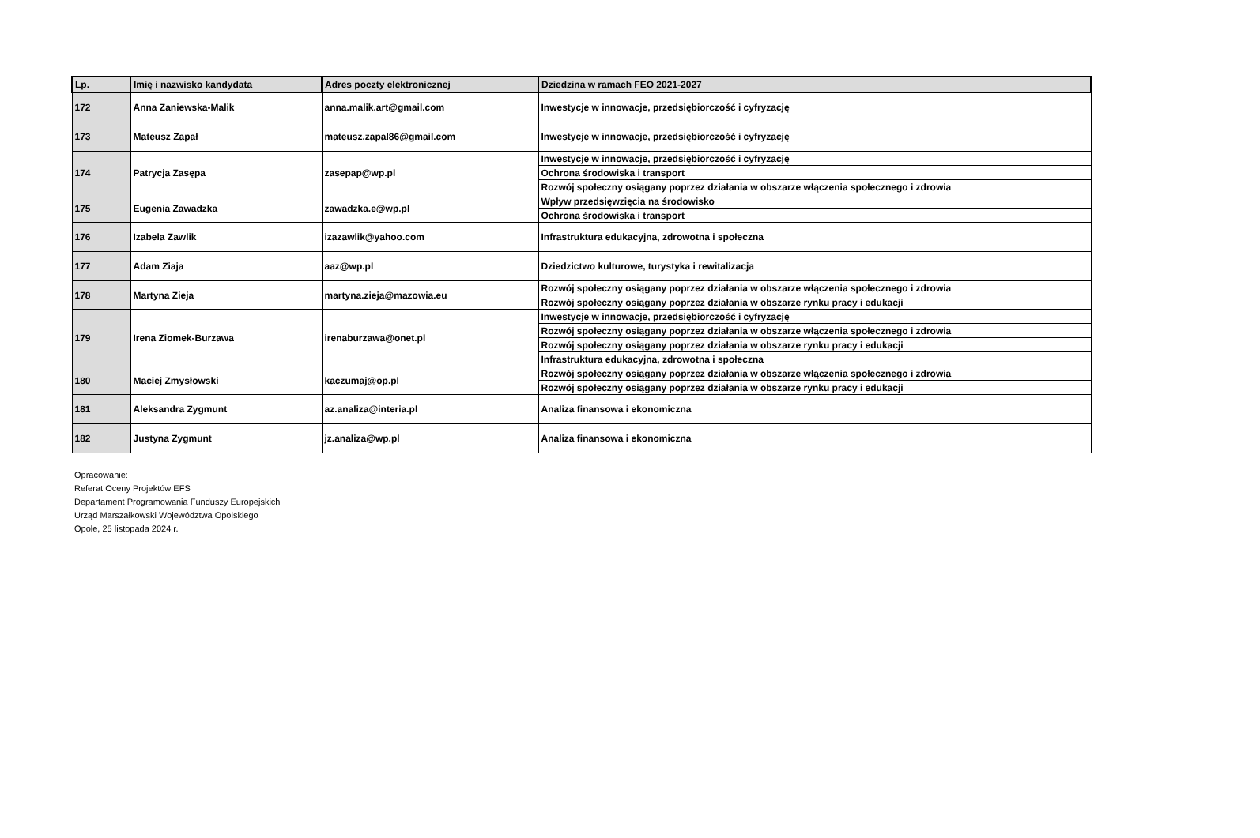| Lp. | Imię i nazwisko kandydata | Adres poczty elektronicznej | Dziedzina w ramach FEO 2021-2027 |
| --- | --- | --- | --- |
| 172 | Anna Zaniewska-Malik | anna.malik.art@gmail.com | Inwestycje w innowacje, przedsiębiorczość i cyfryzację |
| 173 | Mateusz Zapał | mateusz.zapal86@gmail.com | Inwestycje w innowacje, przedsiębiorczość i cyfryzację |
| 174 | Patrycja Zasępa | zasepap@wp.pl | Inwestycje w innowacje, przedsiębiorczość i cyfryzację |
| | | | Ochrona środowiska i transport |
| | | | Rozwój społeczny osiągany poprzez działania w obszarze włączenia społecznego i zdrowia |
| 175 | Eugenia Zawadzka | zawadzka.e@wp.pl | Wpływ przedsięwzięcia na środowisko |
| | | | Ochrona środowiska i transport |
| 176 | Izabela Zawlik | izazawlik@yahoo.com | Infrastruktura edukacyjna, zdrowotna i społeczna |
| 177 | Adam Ziaja | aaz@wp.pl | Dziedzictwo kulturowe, turystyka i rewitalizacja |
| 178 | Martyna Zieja | martyna.zieja@mazowia.eu | Rozwój społeczny osiągany poprzez działania w obszarze włączenia społecznego i zdrowia |
| | | | Rozwój społeczny osiągany poprzez działania w obszarze rynku pracy i edukacji |
| 179 | Irena Ziomek-Burzawa | irenaburzawa@onet.pl | Inwestycje w innowacje, przedsiębiorczość i cyfryzację |
| | | | Rozwój społeczny osiągany poprzez działania w obszarze włączenia społecznego i zdrowia |
| | | | Rozwój społeczny osiągany poprzez działania w obszarze rynku pracy i edukacji |
| | | | Infrastruktura edukacyjna, zdrowotna i społeczna |
| 180 | Maciej Zmysłowski | kaczumaj@op.pl | Rozwój społeczny osiągany poprzez działania w obszarze włączenia społecznego i zdrowia |
| | | | Rozwój społeczny osiągany poprzez działania w obszarze rynku pracy i edukacji |
| 181 | Aleksandra Zygmunt | az.analiza@interia.pl | Analiza finansowa i ekonomiczna |
| 182 | Justyna Zygmunt | jz.analiza@wp.pl | Analiza finansowa i ekonomiczna |
Opracowanie:
Referat Oceny Projektów EFS
Departament Programowania Funduszy Europejskich
Urząd Marszałkowski Województwa Opolskiego
Opole, 25 listopada 2024 r.